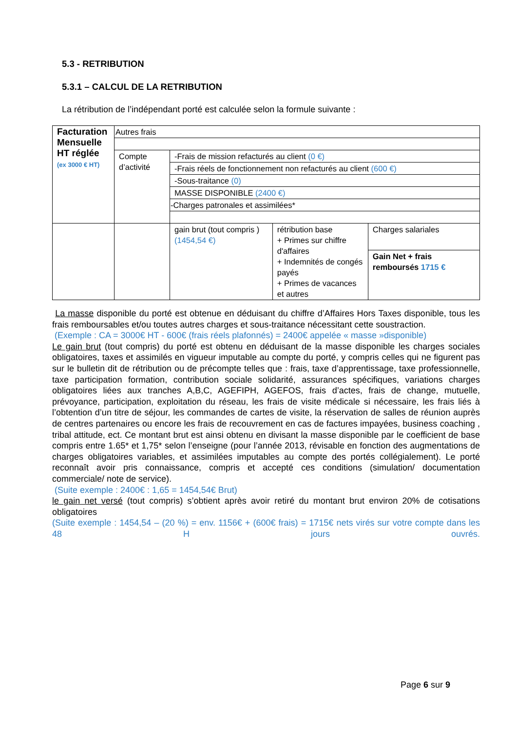5.3 - RETRIBUTION
5.3.1 – CALCUL DE LA RETRIBUTION
La rétribution de l’indépendant porté est calculée selon la formule suivante :
| Facturation Mensuelle HT réglée (ex 3000 € HT) | Autres frais | | | |
| | Compte d’activité | -Frais de mission refacturés au client (0 €) | | |
| | | -Frais réels de fonctionnement non refacturés au client (600 €) | | |
| | | -Sous-traitance (0) | | |
| | | MASSE DISPONIBLE (2400 €) | | |
| | | -Charges patronales et assimilées* | | |
| | | gain brut (tout compris ) (1454,54 €) | rétribution base + Primes sur chiffre d'affaires + Indemnités de congés payés + Primes de vacances et autres | Charges salariales |
| | | | | Gain Net + frais remboursés 1715 € |
La masse disponible du porté est obtenue en déduisant du chiffre d’Affaires Hors Taxes disponible, tous les frais remboursables et/ou toutes autres charges et sous-traitance nécessitant cette soustraction.
(Exemple : CA = 3000€ HT - 600€ (frais réels plafonnés) = 2400€ appelée « masse »disponible)
Le gain brut (tout compris) du porté est obtenu en déduisant de la masse disponible les charges sociales obligatoires, taxes et assimilés en vigueur imputable au compte du porté, y compris celles qui ne figurent pas sur le bulletin dit de rétribution ou de précompte telles que : frais, taxe d’apprentissage, taxe professionnelle, taxe participation formation, contribution sociale solidarité, assurances spécifiques, variations charges obligatoires liées aux tranches A,B,C, AGEFIPH, AGEFOS, frais d’actes, frais de change, mutuelle, prévoyance, participation, exploitation du réseau, les frais de visite médicale si nécessaire, les frais liés à l’obtention d’un titre de séjour, les commandes de cartes de visite, la réservation de salles de réunion auprès de centres partenaires ou encore les frais de recouvrement en cas de factures impayées, business coaching , tribal attitude, ect. Ce montant brut est ainsi obtenu en divisant la masse disponible par le coefficient de base compris entre 1.65* et 1,75* selon l’enseigne (pour l’année 2013, révisable en fonction des augmentations de charges obligatoires variables, et assimilées imputables au compte des portés collégialement). Le porté reconnaît avoir pris connaissance, compris et accepté ces conditions (simulation/ documentation commerciale/ note de service).
(Suite exemple : 2400€ : 1,65 = 1454,54€ Brut)
le gain net versé (tout compris) s’obtient après avoir retiré du montant brut environ 20% de cotisations obligatoires
(Suite exemple : 1454,54 – (20 %) = env. 1156€ + (600€ frais) = 1715€ nets virés sur votre compte dans les 48 H jours ouvrés.
Page 6 sur 9